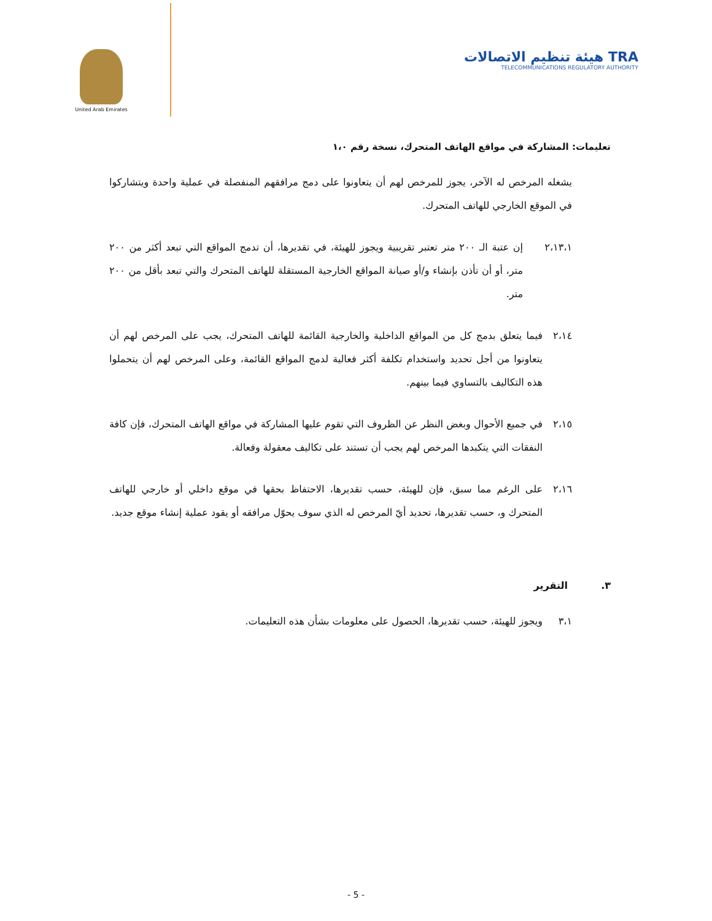United Arab Emirates
هيئة تنظيم الاتصالات TRA
TELECOMMUNICATIONS REGULATORY AUTHORITY
تعليمات: المشاركة في مواقع الهاتف المتحرك، نسخة رقم ١،٠
يشغله المرخص له الآخر، يجوز للمرخص لهم أن يتعاونوا على دمج مرافقهم المنفصلة في عملية واحدة ويتشاركوا في الموقع الخارجي للهاتف المتحرك.
٢،١٣،١ إن عتبة الـ ٢٠٠ متر تعتبر تقريبية ويجوز للهيئة، في تقديرها، أن تدمج المواقع التي تبعد أكثر من ٢٠٠ متر، أو أن تأذن بإنشاء و/أو صيانة المواقع الخارجية المستقلة للهاتف المتحرك والتي تبعد بأقل من ٢٠٠ متر.
٢،١٤ فيما يتعلق بدمج كل من المواقع الداخلية والخارجية القائمة للهاتف المتحرك، يجب على المرخص لهم أن يتعاونوا من أجل تحديد واستخدام تكلفة أكثر فعالية لدمج المواقع القائمة، وعلى المرخص لهم أن يتحملوا هذه التكاليف بالتساوي فيما بينهم.
٢،١٥ في جميع الأحوال وبغض النظر عن الظروف التي تقوم عليها المشاركة في مواقع الهاتف المتحرك، فإن كافة النفقات التي يتكبدها المرخص لهم يجب أن تستند على تكاليف معقولة وفعالة.
٢،١٦ على الرغم مما سبق، فإن للهيئة، حسب تقديرها، الاحتفاظ بحقها في موقع داخلي أو خارجي للهاتف المتحرك و، حسب تقديرها، تحديد أيّ المرخص له الذي سوف يحوّل مرافقه أو يقود عملية إنشاء موقع جديد.
٣. التقرير
٣،١ ويجوز للهيئة، حسب تقديرها، الحصول على معلومات بشأن هذه التعليمات.
- 5 -